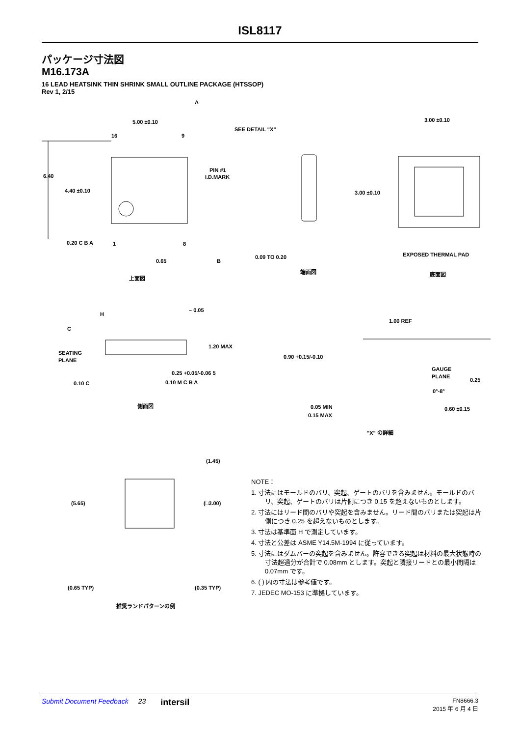ISL8117
パッケージ寸法図
M16.173A
16 LEAD HEATSINK THIN SHRINK SMALL OUTLINE PACKAGE (HTSSOP)
Rev 1, 2/15
5.00 ±0.10
16
9
6.40
4.40 ±0.10
PIN #1
I.D.MARK
0.20 C B A
1
8
0.65
B
A
上面図
SEE DETAIL "X"
0.09 TO 0.20
端面図
3.00 ±0.10
3.00 ±0.10
EXPOSED THERMAL PAD
底面図
– 0.05
H
C
SEATING
PLANE
1.20 MAX
0.25 +0.05/-0.06 5
0.10 C
0.10 M C B A
側面図
1.00 REF
0.90 +0.15/-0.10
GAUGE
PLANE
0.25
0°-8°
0.05 MIN
0.15 MAX
0.60 ±0.15
"X" の詳細
(1.45)
(5.65)
(□3.00)
(0.65 TYP)
(0.35 TYP)
推奨ランドパターンの例
NOTE：
1. 寸法にはモールドのバリ、突起、ゲートのバリを含みません。モールドのバリ、突起、ゲートのバリは片側につき 0.15 を超えないものとします。
2. 寸法にはリード間のバリや突起を含みません。リード間のバリまたは突起は片側につき 0.25 を超えないものとします。
3. 寸法は基準面 H で測定しています。
4. 寸法と公差は ASME Y14.5M-1994 に従っています。
5. 寸法にはダムバーの突起を含みません。許容できる突起は材料の最大状態時の寸法超過分が合計で 0.08mm とします。突起と隣接リードとの最小間隔は 0.07mm です。
6. ( ) 内の寸法は参考値です。
7. JEDEC MO-153 に準拠しています。
Submit Document Feedback 23 intersil FN8666.3
2015 年 6 月 4 日